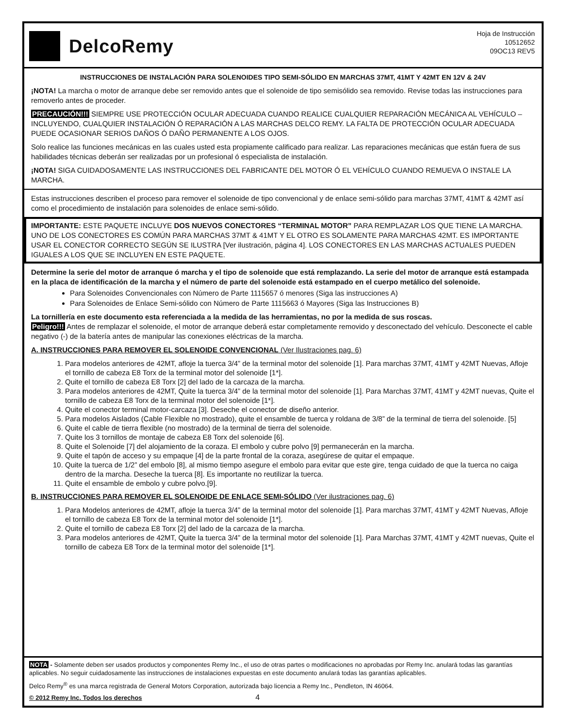DelcoRemy
Hoja de Instrucción
10512652
09OC13 REV5
INSTRUCCIONES DE INSTALACIÓN PARA SOLENOIDES TIPO SEMI-SÓLIDO EN MARCHAS 37MT, 41MT Y 42MT EN 12V & 24V
¡NOTA! La marcha o motor de arranque debe ser removido antes que el solenoide de tipo semisólido sea removido. Revise todas las instrucciones para removerlo antes de proceder.
PRECAUCIÓN!!! SIEMPRE USE PROTECCIÓN OCULAR ADECUADA CUANDO REALICE CUALQUIER REPARACIÓN MECÁNICA AL VEHÍCULO – INCLUYENDO, CUALQUIER INSTALACIÓN Ó REPARACIÓN A LAS MARCHAS DELCO REMY. LA FALTA DE PROTECCIÓN OCULAR ADECUADA PUEDE OCASIONAR SERIOS DAÑOS Ó DAÑO PERMANENTE A LOS OJOS.
Solo realice las funciones mecánicas en las cuales usted esta propiamente calificado para realizar. Las reparaciones mecánicas que están fuera de sus habilidades técnicas deberán ser realizadas por un profesional ó especialista de instalación.
¡NOTA! SIGA CUIDADOSAMENTE LAS INSTRUCCIONES DEL FABRICANTE DEL MOTOR Ó EL VEHÍCULO CUANDO REMUEVA O INSTALE LA MARCHA.
Estas instrucciones describen el proceso para remover el solenoide de tipo convencional y de enlace semi-sólido para marchas 37MT, 41MT & 42MT así como el procedimiento de instalación para solenoides de enlace semi-sólido.
IMPORTANTE: ESTE PAQUETE INCLUYE DOS NUEVOS CONECTORES “TERMINAL MOTOR” PARA REMPLAZAR LOS QUE TIENE LA MARCHA. UNO DE LOS CONECTORES ES COMÚN PARA MARCHAS 37MT & 41MT Y EL OTRO ES SOLAMENTE PARA MARCHAS 42MT. ES IMPORTANTE USAR EL CONECTOR CORRECTO SEGÚN SE ILUSTRA [Ver ilustración, página 4]. LOS CONECTORES EN LAS MARCHAS ACTUALES PUEDEN IGUALES A LOS QUE SE INCLUYEN EN ESTE PAQUETE.
Determine la serie del motor de arranque ó marcha y el tipo de solenoide que está remplazando. La serie del motor de arranque está estampada en la placa de identificación de la marcha y el número de parte del solenoide está estampado en el cuerpo metálico del solenoide.
Para Solenoides Convencionales con Número de Parte 1115657 ó menores (Siga las instrucciones A)
Para Solenoides de Enlace Semi-sólido con Número de Parte 1115663 ó Mayores (Siga las Instrucciones B)
La tornillería en este documento esta referenciada a la medida de las herramientas, no por la medida de sus roscas.
Peligro!!! Antes de remplazar el solenoide, el motor de arranque deberá estar completamente removido y desconectado del vehículo. Desconecte el cable negativo (-) de la batería antes de manipular las conexiones eléctricas de la marcha.
A. INSTRUCCIONES PARA REMOVER EL SOLENOIDE CONVENCIONAL (Ver Ilustraciones pag. 6)
1. Para modelos anteriores de 42MT, afloje la tuerca 3/4” de la terminal motor del solenoide [1]. Para marchas 37MT, 41MT y 42MT Nuevas, Afloje el tornillo de cabeza E8 Torx de la terminal motor del solenoide [1*].
2. Quite el tornillo de cabeza E8 Torx [2] del lado de la carcaza de la marcha.
3. Para modelos anteriores de 42MT, Quite la tuerca 3/4” de la terminal motor del solenoide [1]. Para Marchas 37MT, 41MT y 42MT nuevas, Quite el tornillo de cabeza E8 Torx de la terminal motor del solenoide [1*].
4. Quite el conector terminal motor-carcaza [3]. Deseche el conector de diseño anterior.
5. Para modelos Aislados (Cable Flexible no mostrado), quite el ensamble de tuerca y roldana de 3/8” de la terminal de tierra del solenoide. [5]
6. Quite el cable de tierra flexible (no mostrado) de la terminal de tierra del solenoide.
7. Quite los 3 tornillos de montaje de cabeza E8 Torx del solenoide [6].
8. Quite el Solenoide [7] del alojamiento de la coraza. El embolo y cubre polvo [9] permanecerán en la marcha.
9. Quite el tapón de acceso y su empaque [4] de la parte frontal de la coraza, asegúrese de quitar el empaque.
10. Quite la tuerca de 1/2” del embolo [8], al mismo tiempo asegure el embolo para evitar que este gire, tenga cuidado de que la tuerca no caiga dentro de la marcha. Deseche la tuerca [8]. Es importante no reutilizar la tuerca.
11. Quite el ensamble de embolo y cubre polvo.[9].
B. INSTRUCCIONES PARA REMOVER EL SOLENOIDE DE ENLACE SEMI-SÓLIDO (Ver ilustraciones pag. 6)
1. Para Modelos anteriores de 42MT, afloje la tuerca 3/4” de la terminal motor del solenoide [1]. Para marchas 37MT, 41MT y 42MT Nuevas, Afloje el tornillo de cabeza E8 Torx de la terminal motor del solenoide [1*].
2. Quite el tornillo de cabeza E8 Torx [2] del lado de la carcaza de la marcha.
3. Para modelos anteriores de 42MT, Quite la tuerca 3/4” de la terminal motor del solenoide [1]. Para Marchas 37MT, 41MT y 42MT nuevas, Quite el tornillo de cabeza E8 Torx de la terminal motor del solenoide [1*].
NOTA - Solamente deben ser usados productos y componentes Remy Inc., el uso de otras partes o modificaciones no aprobadas por Remy Inc. anulará todas las garantías aplicables. No seguir cuidadosamente las instrucciones de instalaciones expuestas en este documento anulará todas las garantías aplicables.
Delco Remy<sup>®</sup> es una marca registrada de General Motors Corporation, autorizada bajo licencia a Remy Inc., Pendleton, IN 46064.
© 2012 Remy Inc. Todos los derechos 4